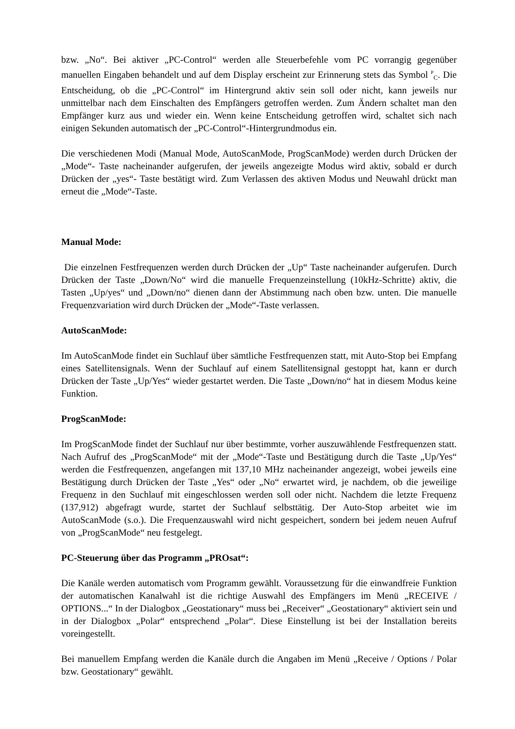bzw. „No“. Bei aktiver „PC-Control“ werden alle Steuerbefehle vom PC vorrangig gegenüber manuellen Eingaben behandelt und auf dem Display erscheint zur Erinnerung stets das Symbol <sup>P</sup><sub>C</sub>. Die Entscheidung, ob die „PC-Control“ im Hintergrund aktiv sein soll oder nicht, kann jeweils nur unmittelbar nach dem Einschalten des Empfängers getroffen werden. Zum Ändern schaltet man den Empfänger kurz aus und wieder ein. Wenn keine Entscheidung getroffen wird, schaltet sich nach einigen Sekunden automatisch der „PC-Control“-Hintergrundmodus ein.
Die verschiedenen Modi (Manual Mode, AutoScanMode, ProgScanMode) werden durch Drücken der „Mode“- Taste nacheinander aufgerufen, der jeweils angezeigte Modus wird aktiv, sobald er durch Drücken der „yes“- Taste bestätigt wird. Zum Verlassen des aktiven Modus und Neuwahl drückt man erneut die „Mode“-Taste.
Manual Mode:
Die einzelnen Festfrequenzen werden durch Drücken der „Up“ Taste nacheinander aufgerufen. Durch Drücken der Taste „Down/No“ wird die manuelle Frequenzeinstellung (10kHz-Schritte) aktiv, die Tasten „Up/yes“ und „Down/no“ dienen dann der Abstimmung nach oben bzw. unten. Die manuelle Frequenzvariation wird durch Drücken der „Mode“-Taste verlassen.
AutoScanMode:
Im AutoScanMode findet ein Suchlauf über sämtliche Festfrequenzen statt, mit Auto-Stop bei Empfang eines Satellitensignals. Wenn der Suchlauf auf einem Satellitensignal gestoppt hat, kann er durch Drücken der Taste „Up/Yes“ wieder gestartet werden. Die Taste „Down/no“ hat in diesem Modus keine Funktion.
ProgScanMode:
Im ProgScanMode findet der Suchlauf nur über bestimmte, vorher auszuwählende Festfrequenzen statt. Nach Aufruf des „ProgScanMode“ mit der „Mode“-Taste und Bestätigung durch die Taste „Up/Yes“ werden die Festfrequenzen, angefangen mit 137,10 MHz nacheinander angezeigt, wobei jeweils eine Bestätigung durch Drücken der Taste „Yes“ oder „No“ erwartet wird, je nachdem, ob die jeweilige Frequenz in den Suchlauf mit eingeschlossen werden soll oder nicht. Nachdem die letzte Frequenz (137,912) abgefragt wurde, startet der Suchlauf selbsttätig. Der Auto-Stop arbeitet wie im AutoScanMode (s.o.). Die Frequenzauswahl wird nicht gespeichert, sondern bei jedem neuen Aufruf von „ProgScanMode“ neu festgelegt.
PC-Steuerung über das Programm „PROsat“:
Die Kanäle werden automatisch vom Programm gewählt. Voraussetzung für die einwandfreie Funktion der automatischen Kanalwahl ist die richtige Auswahl des Empfängers im Menü „RECEIVE / OPTIONS...“ In der Dialogbox „Geostationary“ muss bei „Receiver“ „Geostationary“ aktiviert sein und in der Dialogbox „Polar“ entsprechend „Polar“. Diese Einstellung ist bei der Installation bereits voreingestellt.
Bei manuellem Empfang werden die Kanäle durch die Angaben im Menü „Receive / Options / Polar bzw. Geostationary“ gewählt.